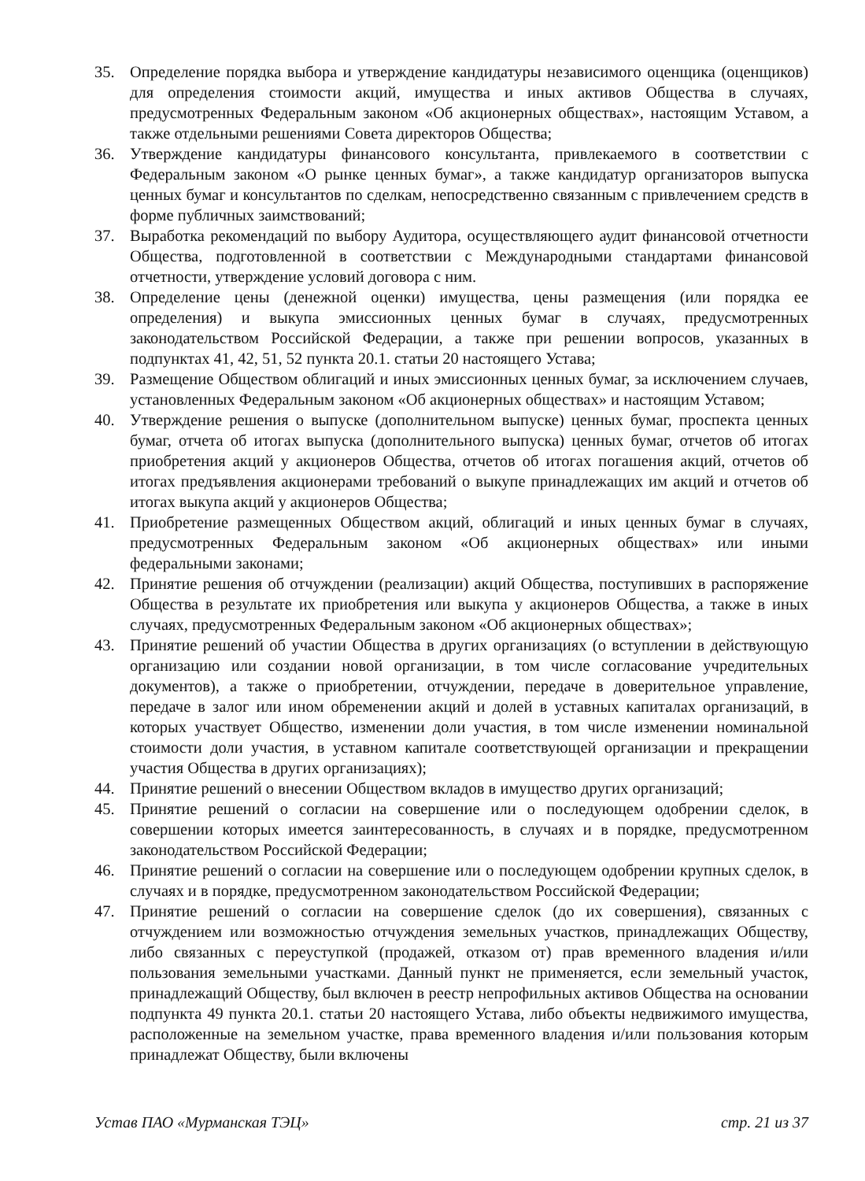35. Определение порядка выбора и утверждение кандидатуры независимого оценщика (оценщиков) для определения стоимости акций, имущества и иных активов Общества в случаях, предусмотренных Федеральным законом «Об акционерных обществах», настоящим Уставом, а также отдельными решениями Совета директоров Общества;
36. Утверждение кандидатуры финансового консультанта, привлекаемого в соответствии с Федеральным законом «О рынке ценных бумаг», а также кандидатур организаторов выпуска ценных бумаг и консультантов по сделкам, непосредственно связанным с привлечением средств в форме публичных заимствований;
37. Выработка рекомендаций по выбору Аудитора, осуществляющего аудит финансовой отчетности Общества, подготовленной в соответствии с Международными стандартами финансовой отчетности, утверждение условий договора с ним.
38. Определение цены (денежной оценки) имущества, цены размещения (или порядка ее определения) и выкупа эмиссионных ценных бумаг в случаях, предусмотренных законодательством Российской Федерации, а также при решении вопросов, указанных в подпунктах 41, 42, 51, 52 пункта 20.1. статьи 20 настоящего Устава;
39. Размещение Обществом облигаций и иных эмиссионных ценных бумаг, за исключением случаев, установленных Федеральным законом «Об акционерных обществах» и настоящим Уставом;
40. Утверждение решения о выпуске (дополнительном выпуске) ценных бумаг, проспекта ценных бумаг, отчета об итогах выпуска (дополнительного выпуска) ценных бумаг, отчетов об итогах приобретения акций у акционеров Общества, отчетов об итогах погашения акций, отчетов об итогах предъявления акционерами требований о выкупе принадлежащих им акций и отчетов об итогах выкупа акций у акционеров Общества;
41. Приобретение размещенных Обществом акций, облигаций и иных ценных бумаг в случаях, предусмотренных Федеральным законом «Об акционерных обществах» или иными федеральными законами;
42. Принятие решения об отчуждении (реализации) акций Общества, поступивших в распоряжение Общества в результате их приобретения или выкупа у акционеров Общества, а также в иных случаях, предусмотренных Федеральным законом «Об акционерных обществах»;
43. Принятие решений об участии Общества в других организациях (о вступлении в действующую организацию или создании новой организации, в том числе согласование учредительных документов), а также о приобретении, отчуждении, передаче в доверительное управление, передаче в залог или ином обременении акций и долей в уставных капиталах организаций, в которых участвует Общество, изменении доли участия, в том числе изменении номинальной стоимости доли участия, в уставном капитале соответствующей организации и прекращении участия Общества в других организациях);
44. Принятие решений о внесении Обществом вкладов в имущество других организаций;
45. Принятие решений о согласии на совершение или о последующем одобрении сделок, в совершении которых имеется заинтересованность, в случаях и в порядке, предусмотренном законодательством Российской Федерации;
46. Принятие решений о согласии на совершение или о последующем одобрении крупных сделок, в случаях и в порядке, предусмотренном законодательством Российской Федерации;
47. Принятие решений о согласии на совершение сделок (до их совершения), связанных с отчуждением или возможностью отчуждения земельных участков, принадлежащих Обществу, либо связанных с переуступкой (продажей, отказом от) прав временного владения и/или пользования земельными участками. Данный пункт не применяется, если земельный участок, принадлежащий Обществу, был включен в реестр непрофильных активов Общества на основании подпункта 49 пункта 20.1. статьи 20 настоящего Устава, либо объекты недвижимого имущества, расположенные на земельном участке, права временного владения и/или пользования которым принадлежат Обществу, были включены
Устав ПАО «Мурманская ТЭЦ» стр. 21 из 37